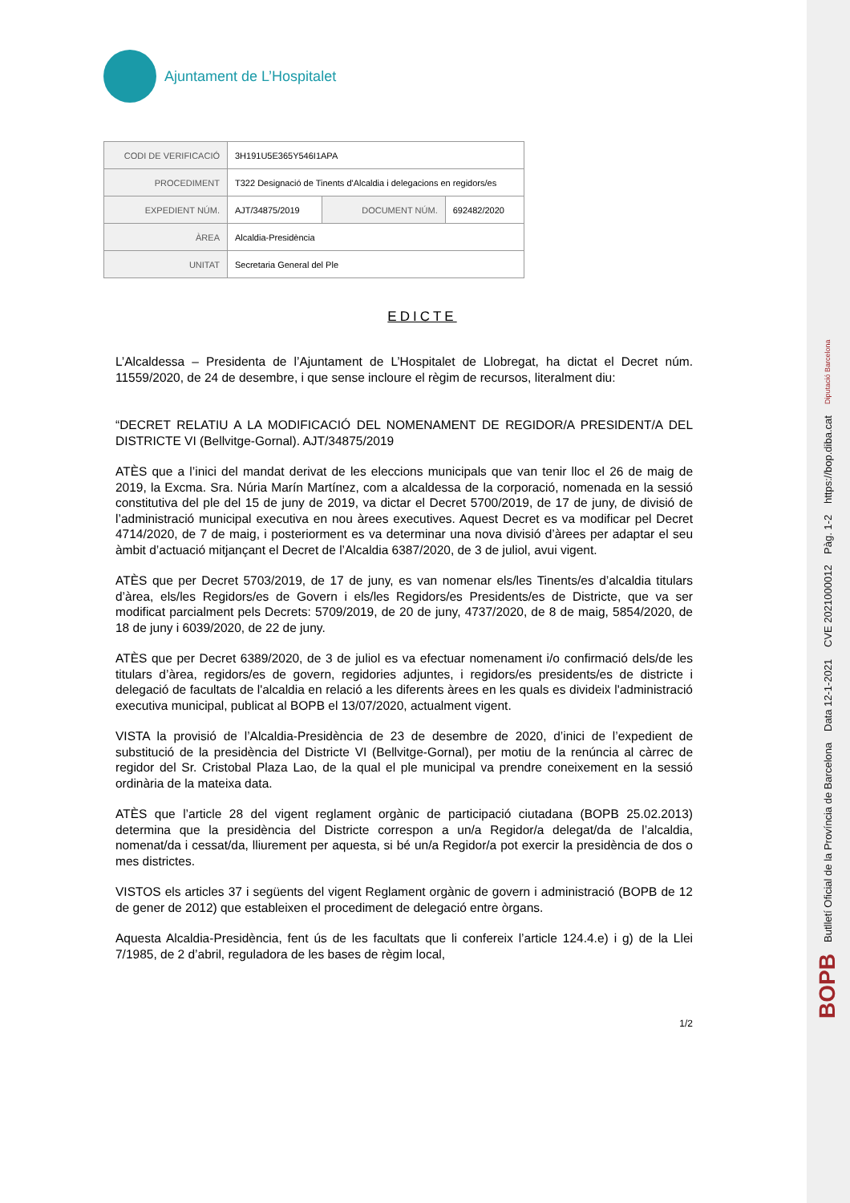Ajuntament de L’Hospitalet
| CODI DE VERIFICACIÓ | 3H191U5E365Y546I1APA | | |
| PROCEDIMENT | T322 Designació de Tinents d'Alcaldia i delegacions en regidors/es | | |
| EXPEDIENT NÚM. | AJT/34875/2019 | DOCUMENT NÚM. | 692482/2020 |
| ÀREA | Alcaldia-Presidència | | |
| UNITAT | Secretaria General del Ple | | |
EDICTE
L’Alcaldessa – Presidenta de l’Ajuntament de L’Hospitalet de Llobregat, ha dictat el Decret núm. 11559/2020, de 24 de desembre, i que sense incloure el règim de recursos, literalment diu:
“DECRET RELATIU A LA MODIFICACIÓ DEL NOMENAMENT DE REGIDOR/A PRESIDENT/A DEL DISTRICTE VI (Bellvitge-Gornal). AJT/34875/2019
ATÈS que a l’inici del mandat derivat de les eleccions municipals que van tenir lloc el 26 de maig de 2019, la Excma. Sra. Núria Marín Martínez, com a alcaldessa de la corporació, nomenada en la sessió constitutiva del ple del 15 de juny de 2019, va dictar el Decret 5700/2019, de 17 de juny, de divisió de l’administració municipal executiva en nou àrees executives. Aquest Decret es va modificar pel Decret 4714/2020, de 7 de maig, i posteriorment es va determinar una nova divisió d’àrees per adaptar el seu àmbit d’actuació mitjançant el Decret de l’Alcaldia 6387/2020, de 3 de juliol, avui vigent.
ATÈS que per Decret 5703/2019, de 17 de juny, es van nomenar els/les Tinents/es d’alcaldia titulars d’àrea, els/les Regidors/es de Govern i els/les Regidors/es Presidents/es de Districte, que va ser modificat parcialment pels Decrets: 5709/2019, de 20 de juny, 4737/2020, de 8 de maig, 5854/2020, de 18 de juny i 6039/2020, de 22 de juny.
ATÈS que per Decret 6389/2020, de 3 de juliol es va efectuar nomenament i/o confirmació dels/de les titulars d’àrea, regidors/es de govern, regidories adjuntes, i regidors/es presidents/es de districte i delegació de facultats de l'alcaldia en relació a les diferents àrees en les quals es divideix l'administració executiva municipal, publicat al BOPB el 13/07/2020, actualment vigent.
VISTA la provisió de l’Alcaldia-Presidència de 23 de desembre de 2020, d’inici de l’expedient de substitució de la presidència del Districte VI (Bellvitge-Gornal), per motiu de la renúncia al càrrec de regidor del Sr. Cristobal Plaza Lao, de la qual el ple municipal va prendre coneixement en la sessió ordinària de la mateixa data.
ATÈS que l’article 28 del vigent reglament orgànic de participació ciutadana (BOPB 25.02.2013) determina que la presidència del Districte correspon a un/a Regidor/a delegat/da de l’alcaldia, nomenat/da i cessat/da, lliurement per aquesta, si bé un/a Regidor/a pot exercir la presidència de dos o mes districtes.
VISTOS els articles 37 i següents del vigent Reglament orgànic de govern i administració (BOPB de 12 de gener de 2012) que estableixen el procediment de delegació entre òrgans.
Aquesta Alcaldia-Presidència, fent ús de les facultats que li confereix l’article 124.4.e) i g) de la Llei 7/1985, de 2 d’abril, reguladora de les bases de règim local,
1/2
BOPB Butlletí Oficial de la Província de Barcelona Data 12-1-2021 CVE 2021000012 Pàg. 1-2 https://bop.diba.cat Diputació Barcelona